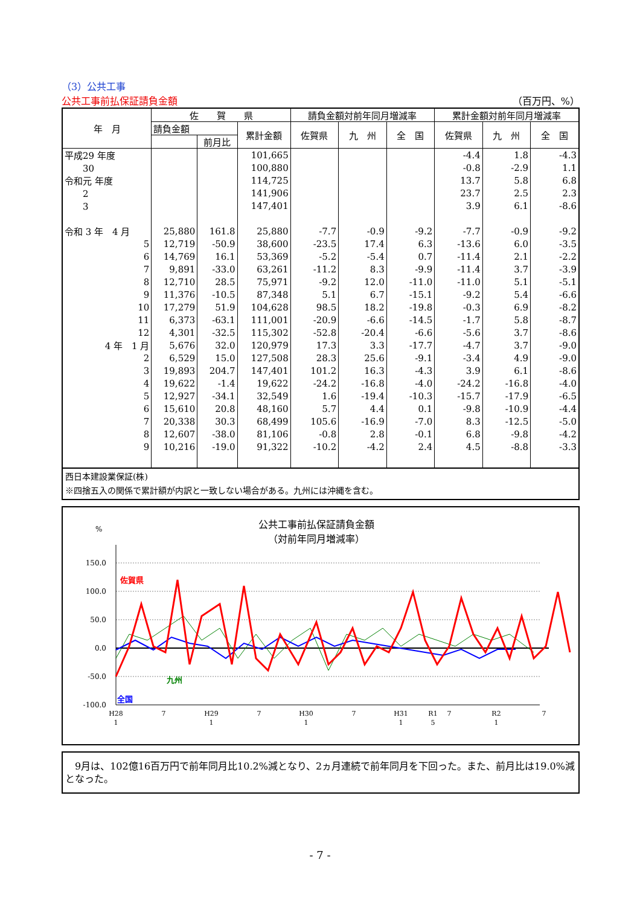（3）公共工事
公共工事前払保証請負金額 （百万円、%）
| 年 月 | 佐 賀 県 | | | 請負金額対前年同月増減率 | | | 累計金額対前年同月増減率 | | |
| --- | --- | --- | --- | --- | --- | --- | --- | --- | --- |
| | 請負金額 | | 累計金額 | 佐賀県 | 九 州 | 全 国 | 佐賀県 | 九 州 | 全 国 |
| | | 前月比 | | | | | | | |
| 平成29 年度 | | | 101,665 | | | | -4.4 | 1.8 | -4.3 |
| 30 | | | 100,880 | | | | -0.8 | -2.9 | 1.1 |
| 令和元 年度 | | | 114,725 | | | | 13.7 | 5.8 | 6.8 |
| 2 | | | 141,906 | | | | 23.7 | 2.5 | 2.3 |
| 3 | | | 147,401 | | | | 3.9 | 6.1 | -8.6 |
| 令和 3 年 4 月 | 25,880 | 161.8 | 25,880 | -7.7 | -0.9 | -9.2 | -7.7 | -0.9 | -9.2 |
| 5 | 12,719 | -50.9 | 38,600 | -23.5 | 17.4 | 6.3 | -13.6 | 6.0 | -3.5 |
| 6 | 14,769 | 16.1 | 53,369 | -5.2 | -5.4 | 0.7 | -11.4 | 2.1 | -2.2 |
| 7 | 9,891 | -33.0 | 63,261 | -11.2 | 8.3 | -9.9 | -11.4 | 3.7 | -3.9 |
| 8 | 12,710 | 28.5 | 75,971 | -9.2 | 12.0 | -11.0 | -11.0 | 5.1 | -5.1 |
| 9 | 11,376 | -10.5 | 87,348 | 5.1 | 6.7 | -15.1 | -9.2 | 5.4 | -6.6 |
| 10 | 17,279 | 51.9 | 104,628 | 98.5 | 18.2 | -19.8 | -0.3 | 6.9 | -8.2 |
| 11 | 6,373 | -63.1 | 111,001 | -20.9 | -6.6 | -14.5 | -1.7 | 5.8 | -8.7 |
| 12 | 4,301 | -32.5 | 115,302 | -52.8 | -20.4 | -6.6 | -5.6 | 3.7 | -8.6 |
| 4 年 1 月 | 5,676 | 32.0 | 120,979 | 17.3 | 3.3 | -17.7 | -4.7 | 3.7 | -9.0 |
| 2 | 6,529 | 15.0 | 127,508 | 28.3 | 25.6 | -9.1 | -3.4 | 4.9 | -9.0 |
| 3 | 19,893 | 204.7 | 147,401 | 101.2 | 16.3 | -4.3 | 3.9 | 6.1 | -8.6 |
| 4 | 19,622 | -1.4 | 19,622 | -24.2 | -16.8 | -4.0 | -24.2 | -16.8 | -4.0 |
| 5 | 12,927 | -34.1 | 32,549 | 1.6 | -19.4 | -10.3 | -15.7 | -17.9 | -6.5 |
| 6 | 15,610 | 20.8 | 48,160 | 5.7 | 4.4 | 0.1 | -9.8 | -10.9 | -4.4 |
| 7 | 20,338 | 30.3 | 68,499 | 105.6 | -16.9 | -7.0 | 8.3 | -12.5 | -5.0 |
| 8 | 12,607 | -38.0 | 81,106 | -0.8 | 2.8 | -0.1 | 6.8 | -9.8 | -4.2 |
| 9 | 10,216 | -19.0 | 91,322 | -10.2 | -4.2 | 2.4 | 4.5 | -8.8 | -3.3 |
西日本建設業保証(株)
※四捨五入の関係で累計額が内訳と一致しない場合がある。九州には沖縄を含む。
公共工事前払保証請負金額
（対前年同月増減率）
%
150.0
100.0
50.0
0.0
-50.0
-100.0
佐賀県
九州
全国
H28
1
7
H29
1
7
H30
1
7
H31
1
R1
5
7
R2
1
7
R3 1 7 R4 1 7 年 月
　9月は、102億16百万円で前年同月比10.2%減となり、2ヵ月連続で前年同月を下回った。また、前月比は19.0%減となった。
- 7 -